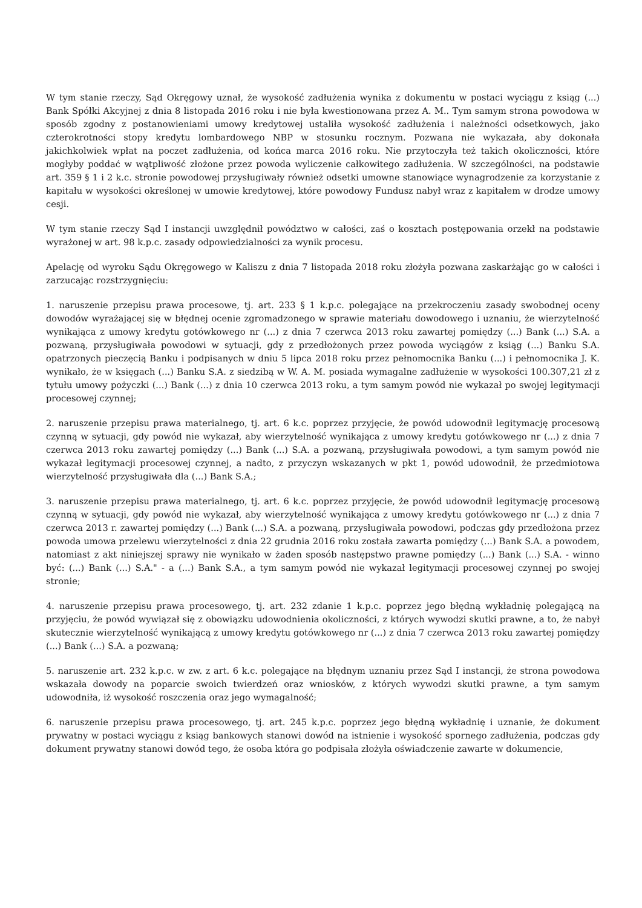W tym stanie rzeczy, Sąd Okręgowy uznał, że wysokość zadłużenia wynika z dokumentu w postaci wyciągu z ksiąg (...) Bank Spółki Akcyjnej z dnia 8 listopada 2016 roku i nie była kwestionowana przez A. M.. Tym samym strona powodowa w sposób zgodny z postanowieniami umowy kredytowej ustaliła wysokość zadłużenia i należności odsetkowych, jako czterokrotności stopy kredytu lombardowego NBP w stosunku rocznym. Pozwana nie wykazała, aby dokonała jakichkolwiek wpłat na poczet zadłużenia, od końca marca 2016 roku. Nie przytoczyła też takich okoliczności, które mogłyby poddać w wątpliwość złożone przez powoda wyliczenie całkowitego zadłużenia. W szczególności, na podstawie art. 359 § 1 i 2 k.c. stronie powodowej przysługiwały również odsetki umowne stanowiące wynagrodzenie za korzystanie z kapitału w wysokości określonej w umowie kredytowej, które powodowy Fundusz nabył wraz z kapitałem w drodze umowy cesji.
W tym stanie rzeczy Sąd I instancji uwzględnił powództwo w całości, zaś o kosztach postępowania orzekł na podstawie wyrażonej w art. 98 k.p.c. zasady odpowiedzialności za wynik procesu.
Apelację od wyroku Sądu Okręgowego w Kaliszu z dnia 7 listopada 2018 roku złożyła pozwana zaskarżając go w całości i zarzucając rozstrzygnięciu:
1. naruszenie przepisu prawa procesowe, tj. art. 233 § 1 k.p.c. polegające na przekroczeniu zasady swobodnej oceny dowodów wyrażającej się w błędnej ocenie zgromadzonego w sprawie materiału dowodowego i uznaniu, że wierzytelność wynikająca z umowy kredytu gotówkowego nr (...) z dnia 7 czerwca 2013 roku zawartej pomiędzy (...) Bank (...) S.A. a pozwaną, przysługiwała powodowi w sytuacji, gdy z przedłożonych przez powoda wyciągów z ksiąg (...) Banku S.A. opatrzonych pieczęcią Banku i podpisanych w dniu 5 lipca 2018 roku przez pełnomocnika Banku (...) i pełnomocnika J. K. wynikało, że w księgach (...) Banku S.A. z siedzibą w W. A. M. posiada wymagalne zadłużenie w wysokości 100.307,21 zł z tytułu umowy pożyczki (...) Bank (...) z dnia 10 czerwca 2013 roku, a tym samym powód nie wykazał po swojej legitymacji procesowej czynnej;
2. naruszenie przepisu prawa materialnego, tj. art. 6 k.c. poprzez przyjęcie, że powód udowodnił legitymację procesową czynną w sytuacji, gdy powód nie wykazał, aby wierzytelność wynikająca z umowy kredytu gotówkowego nr (...) z dnia 7 czerwca 2013 roku zawartej pomiędzy (...) Bank (...) S.A. a pozwaną, przysługiwała powodowi, a tym samym powód nie wykazał legitymacji procesowej czynnej, a nadto, z przyczyn wskazanych w pkt 1, powód udowodnił, że przedmiotowa wierzytelność przysługiwała dla (...) Bank S.A.;
3. naruszenie przepisu prawa materialnego, tj. art. 6 k.c. poprzez przyjęcie, że powód udowodnił legitymację procesową czynną w sytuacji, gdy powód nie wykazał, aby wierzytelność wynikająca z umowy kredytu gotówkowego nr (...) z dnia 7 czerwca 2013 r. zawartej pomiędzy (...) Bank (...) S.A. a pozwaną, przysługiwała powodowi, podczas gdy przedłożona przez powoda umowa przelewu wierzytelności z dnia 22 grudnia 2016 roku została zawarta pomiędzy (...) Bank S.A. a powodem, natomiast z akt niniejszej sprawy nie wynikało w żaden sposób następstwo prawne pomiędzy (...) Bank (...) S.A. - winno być: (...) Bank (...) S.A." - a (...) Bank S.A., a tym samym powód nie wykazał legitymacji procesowej czynnej po swojej stronie;
4. naruszenie przepisu prawa procesowego, tj. art. 232 zdanie 1 k.p.c. poprzez jego błędną wykładnię polegającą na przyjęciu, że powód wywiązał się z obowiązku udowodnienia okoliczności, z których wywodzi skutki prawne, a to, że nabył skutecznie wierzytelność wynikającą z umowy kredytu gotówkowego nr (...) z dnia 7 czerwca 2013 roku zawartej pomiędzy (...) Bank (...) S.A. a pozwaną;
5. naruszenie art. 232 k.p.c. w zw. z art. 6 k.c. polegające na błędnym uznaniu przez Sąd I instancji, że strona powodowa wskazała dowody na poparcie swoich twierdzeń oraz wniosków, z których wywodzi skutki prawne, a tym samym udowodniła, iż wysokość roszczenia oraz jego wymagalność;
6. naruszenie przepisu prawa procesowego, tj. art. 245 k.p.c. poprzez jego błędną wykładnię i uznanie, że dokument prywatny w postaci wyciągu z ksiąg bankowych stanowi dowód na istnienie i wysokość spornego zadłużenia, podczas gdy dokument prywatny stanowi dowód tego, że osoba która go podpisała złożyła oświadczenie zawarte w dokumencie,